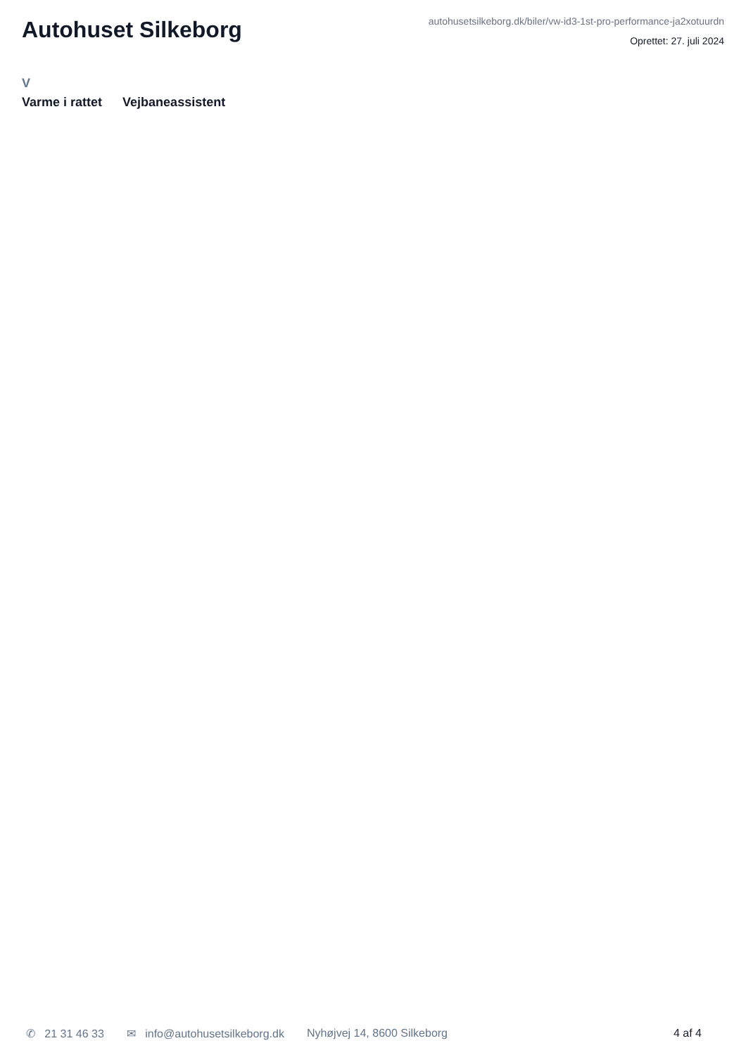Autohuset Silkeborg
autohusetsilkeborg.dk/biler/vw-id3-1st-pro-performance-ja2xotuurdn
Oprettet: 27. juli 2024
V
Varme i rattet Vejbaneassistent
✆ 21 31 46 33 ✉ info@autohusetsilkeborg.dk Nyhøjvej 14, 8600 Silkeborg 4 af 4